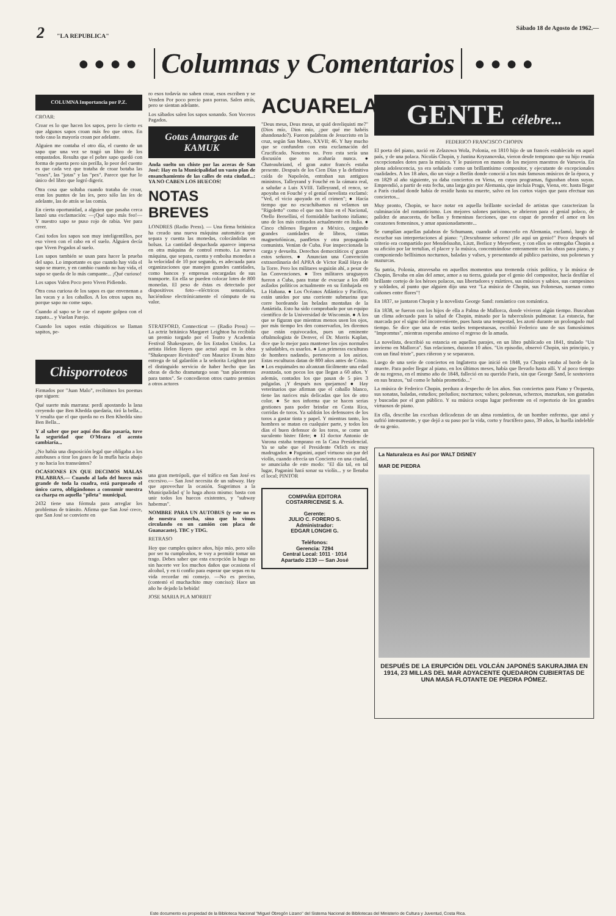2 "LA REPUBLICA" Sábado 18 de Agosto de 1962.—
●●●●
Columnas y Comentarios
●●●●
COLUMNA Importancia por P.Z.
CROAR:
Croar es lo que hacen los sapos, pero lo cierto es que algunos sapos croan más feo que otros. En todo caso la mayoría croan por adelante.
Alguien me contaba el otro día, el cuento de un sapo que una vez se tragó un libro de los empastados. Resulta que el pobre sapo quedó con forma de puerta pero sin perilla, lo peor del cuento es que cada vez que trataba de croar botaba las "esses", las "jotas" y las "pes". Parece que fue lo único del libro que logró digerir.
Otra cosa que soltaba cuando trataba de croar, eran los puntos de las íes, pero sólo las íes de adelante, las de atrás se las comía.
En cierta oportunidad, a alguien que pasaba cerca lanzó una exclamación: —¡Qué sapo más feo!— Y nuestro sapo se puso rojo de rabia. Ver para creer.
Casi todos los sapos son muy inteligentillos, por eso viven con el rabo en el suelo. Alguien decía que Viven Pegados al suelo.
Los sapos también se usan para hacer la prueba del sapo. Lo importante es que cuando hay vida el sapo se muere, y en cambio cuando no hay vida, el sapo se queda de lo más campante... ¡Qué curioso!
Los sapos Valen Poco pero Viven Pidiendo.
Otra cosa curiosa de los sapos es que envenenan a las vacas y a los caballos. A los otros sapos no, porque sapo no come sapo.
Cuando al sapo se le cae el zapote golpea con el zapato... y Vuelan Parejo.
Cuando los sapos están chiquiticos se llaman sapitos, pe-
Chisporroteos
Firmados por "Juan Malo", recibimos los poemas que siguen:
Qué suerte más marrana: perdí apostando la lana creyendo que Ben Khedda quedaría, tiró la bella... Y resulta que el que queda no es Ben Khedda sino Ben Bella...
Y al saber que por aquí dos días pasaría, tuve la seguridad que O'Meara el acento cambiaría...
¿No había una disposición legal que obligaba a los autobuses a tirar los gases de la mufla hacia abajo y no hacia los transeúntes?
OCASIONES EN QUE DECIMOS MALAS PALABRAS.— Cuando al lado del hueco más grande de toda la cuadra, está parqueado el único carro, obligándonos a consumir nuestra ca charpa en aquella "pileta" municipal.
2432 tiene una fórmula para arreglar los problemas de tránsito. Afirma que San José crece, que San José se convierte en
ro esos todavía no saben croar, esos escriben y se Venden Por poco precio para porras. Salen atrás, pero se sientan adelante.
Los sábados salen los sapos sonando. Son Voceros Pagados.
Gotas Amargas de KAMUK
Anda suelto un chiste por las aceras de San José: Hay en la Municipalidad un vasto plan de ensanchamiento de las calles de esta ciudad...: YA NO CABEN LOS HUECOS!
NOTAS BREVES
LONDRES (Radio Press). — Una firma británica ha creado una nueva máquina automática que separa y cuenta las monedas, colocándolas en bolsas. La cantidad despachada aparece impresa en otra máquina de control remoto. La nueva máquina, que separa, cuenta y embolsa monedas a la velocidad de 10 por segundo, es adecuada para organizaciones que manejen grandes cantidades, como bancos y empresas encargadas de sus transporte. En ella se pueden colocar lotes de 800 monedas. El peso de éstas es detectado por dispositivos foto—eléctricos sensoriales, haciéndose electrónicamente el cómputo de su valor.
STRATFORD, Connecticut — (Radio Press) — La actriz británica Margaret Leighton ha recibido un premio torgado por el Teatro y Academia Festival Shakespeare, de los Estados Unidos. La artista Helen Hayes que actuó aquí en la obra "Shakespeare Revisited" con Maurice Evans hizo entrega de tal galardón a la señorita Leighton por el distinguido servicio de haber hecho que las obras de dicho dramaturgo sean "tan placenteras para tantos". Se concedieron otros cuatro premios a otros actores
una gran metrópoli, que el tráfico en San José es excesivo.— San José necesita de un subway. Hay que aprovechar la ocasión. Sugerimos a la Municipalidad q' lo haga ahora mismo: basta con unir todos los huecos existentes, y "subway habemus".
NOMBRE PARA UN AUTOBUS (y este no es de nuestra cosecha, sino que lo vimos circulando en un camión con placa de Guanacaste). TBC y TDG.
RETRASO
Hoy que cumples quince años, hijo mío, pero sólo por ser tu cumpleaños, te voy a permitir tomar un trago. Debes saber que esta excepción la hago no sin hacerte ver los muchos daños que ocasiona el alcohol, y en ti confío para esperar que sepas en tu vida recordar mi consejo. —No es preciso, (contestó el muchachito muy conciso): Hace un año he dejado la bebida!
JOSE MARIA PLA MORRIT
ACUARELA
"Deus meus, Deus meus, ut quid dereliquisti me?" (Dios mío, Dios mío, ¿por qué me habéis abandonado?). Fueron palabras de Jesucristo en la cruz, según San Mateo, XXVII; 46. Y hay mucho que se confunden con esta exclamación del Crucificado. Nosotros no. Pero esta sería una discusión que no acabaría nunca. ● Chateaubriand, el gran autor francés estaba presente. Después de los Cien Días y la definitiva caída de Napoleón, entraban sus antiguos ministros, Talleyrand y Fouché en la cámara real, a saludar a Luis XVIII. Talleyrand, el renco, se apoyaba en Fouché y el genial novelista exclamó: "Ved, el vicio apoyado en el crimen"; ● Hacía tiempo que no escuchábamos ni velamos un "Rigoletto" como el que nos hizo en el Nacional, Otello Bersellini, el formidable barítono italiano; uno de los más cotizados actualmente en Italia. ● Cinco chilenos llegaron a México, cargando grandes cantidades de libros, cintas magnetofónicas, panfletos y otra propaganda comunista. Venían de Cuba. Fue inspeccionada la carga y devuelta. Derechos democráticos q' gozan estos señores. ● Anuncian una Convención extraordinaria del APRA de Víctor Raúl Haya de la Torre. Pero los militares seguirán ahí, a pesar de las Convenciones. ● Tres militares uruguayos fueron a Cuba, para tratar de evacuar a los 400 asilados políticos actualmente en su Embajada en La Habana. ● Los Océanos Atlántico y Pacífico, están unidos por una corriente submarina que corre bordeando las heladas montañas de la Antártida. Esto ha sido comprobado por un equipo científico de la Universidad de Wisconsin. ● A los que se figuran que mientras menos usen los ojos, por más tiempo les den conservarlos, les diremos que están equivocados, pues un eminente oftalmologista de Denver, el Dr. Morris Kaplan, dice que lo mejor para mantener los ojos normales y saludables, es usarlos. ● Las primeras esculturas de hombres nadando, pertenecen a los asirios. Estas esculturas datan de 800 años antes de Cristo. ● Los esquimales no alcanzan fácilmente una edad avanzada, son pocos los que llegan a 60 años. Y además, contados los que pasan de 5 pies 3 pulgadas. ¡Y después nos quejamos! ● Hay veterinarios que afirman que el caballo blanco, tiene las narices más delicadas que los de otro color. ● Se nos informa que se hacen serias gestiones para poder brindar en Costa Rica, corridas de toros. Ya saldrán los defensores de los toros a gastar tinta y papel. Y mientras tanto, los hombres se matan en cualquier parte, y todos los días el buen defensor de los toros, se come un suculento bistec filete; ● El doctor Antonio de Varona estaba temprano en la Casa Presidencial. Ya se sabe que el Presidente Orlich es muy madrugador. ● Paganini, aquel virtuoso sin par del violín, cuando ofrecía un Concierto en una ciudad, se anunciaba de este modo: "El día tal, en tal lugar, Paganini hará sonar su violín... y se llenaba el local; PINTOR
COMPAÑIA EDITORA COSTARRICENSE S. A.
Gerente:
JULIO C. FORERO S.
Administrador:
EDGAR LONGHI G.
Teléfonos:
Gerencia: 7294
Central Local: 1011 · 1014
Apartado 2130 — San José
GENTE célebre...
FEDERICO FRANCISCO CHOPIN
El poeta del piano, nació en Zelazowa Wola, Polonia, en 1810 hijo de un francés establecido en aquel país, y de una polaca. Nicolás Chopin, y Justina Kryzanovska, vieron desde temprano que su hijo reunía excepcionales dotes para la música. Y le pusieron en manos de los mejores maestros de Varsovia. En plena adolescencia, ya era señalado como un brillantísimo compositor, y ejecutante de excepcionales cualidades. A los 18 años, dio un viaje a Berlín donde conoció a los más famosos músicos de la época, y en 1829 al año siguiente, ya daba conciertos en Viena, en cuyos programas, figuraban obras suyas. Emprendió, a partir de esta fecha, una larga gira por Alemania, que incluía Praga, Viena, etc. hasta llegar a París ciudad donde había de residir hasta su muerte, salvo en los cortos viajes que para efectuar sus conciertos...
Muy pronto, Chopin, se hace notar en aquella brillante sociedad de artistas que caracterizan la culminación del romanticismo. Los mejores salones parisinos, se abrieron para el genial polaco, de palidez de anacoreta, de bellas y femeninas facciones, que era capaz de prender el amor en los corazones femeninos, y amar apasionadamente...
Se cumplían aquellas palabras de Schumann, cuando al conocerlo en Alemania, exclamó, luego de escuchar sus interpretaciones al piano: "¡Descubranse señores! ¡He aquí un genio!" Poco después tal criterio era compartido por Mendelssohn, Liszt, Berlioz y Meyerbeer, y con ellos se entregaba Chopin a su afición por lar tertulias, el placer y la música, concentrándose enteramente en las obras para piano, y componiendo bellísimos nocturnos, baladas y valses, y presentando al público parisino, sus polonesas y mazurcas.
Su patria, Polonia, atravesaba en aquellos momentos una tremenda crisis política, y la música de Chopin, llevaba en alas del amor, amor a su tierra, guiada por el genio del compositor, hacía desfilar el brillante cortejo de los héroes polacos, sus libertadores y mártires, sus músicos y sabios, sus campesinos y soldados, al punto que alguien dijo una vez "La música de Chopin, sus Polonesas, suenan como cañones entre flores"!
En 1837, se juntaron Chopin y la novelista George Sand: romántico con romántica.
En 1838, se fueron con los hijos de ella a Palma de Mallorca, donde vivieron algún tiempo. Buscaban un clima adecuado para la salud de Chopin, minado por la tuberculosis pulmonar. La estancia, fue marcada por el signo del inconveniente, pues hasta una tempestad, les azotó durante un prolongado mal tiempo. Se dice que una de estas tardes tempestuosas, escribió Federico uno de sus famosísimos "Impromtus", mientras esperaba ansioso el regreso de la amada.
La novelista, describió su estancia en aquellos parajes, en un libro publicado en 1841, titulado "Un invierno en Mallorca". Sus relaciones, duraron 10 años. "Un episodio, observó Chopin, sin principio, y con un final triste", pues riñeron y se separaron.
Luego de una serie de conciertos en Inglaterra que inició en 1848, ya Chopin estaba al borde de la muerte. Para poder llegar al piano, en los últimos meses, había que llevarlo hasta allí. Y al poco tiempo de su regreso, en el mismo año de 1848, falleció en su querido París, sin que George Sand, le sostuviera en sus brazos, "tal como le había prometido..."
La música de Federico Chopin, perdura a despecho de los años. Sus conciertos para Piano y Orquesta, sus sonatas, baladas, estudios; preludios; nocturnos; valses; polonesas, scherzos, mazurkas, son gustadas y buscadas por el gran público. Y su música ocupa lugar preferente en el repertorio de los grandes virtuosos de piano.
En ella, describe las excelsas delicadezas de un alma romántica, de un hombre enfermo, que amó y sufrió intensamente, y que dejó a su paso por la vida, corto y fructífero paso, 39 años, la huella indeleble de su genio.
La Naturaleza es Así por WALT DISNEY
MAR DE PIEDRA
DESPUÉS DE LA ERUPCIÓN DEL VOLCÁN JAPONÉS SAKURAJIMA EN 1914, 23 MILLAS DEL MAR ADYACENTE QUEDARON CUBIERTAS DE UNA MASA FLOTANTE DE PIEDRA PÓMEZ.
Este documento es propiedad de la Biblioteca Nacional "Miguel Obregón Lizano" del Sistema Nacional de Bibliotecas del Ministerio de Cultura y Juventud, Costa Rica.